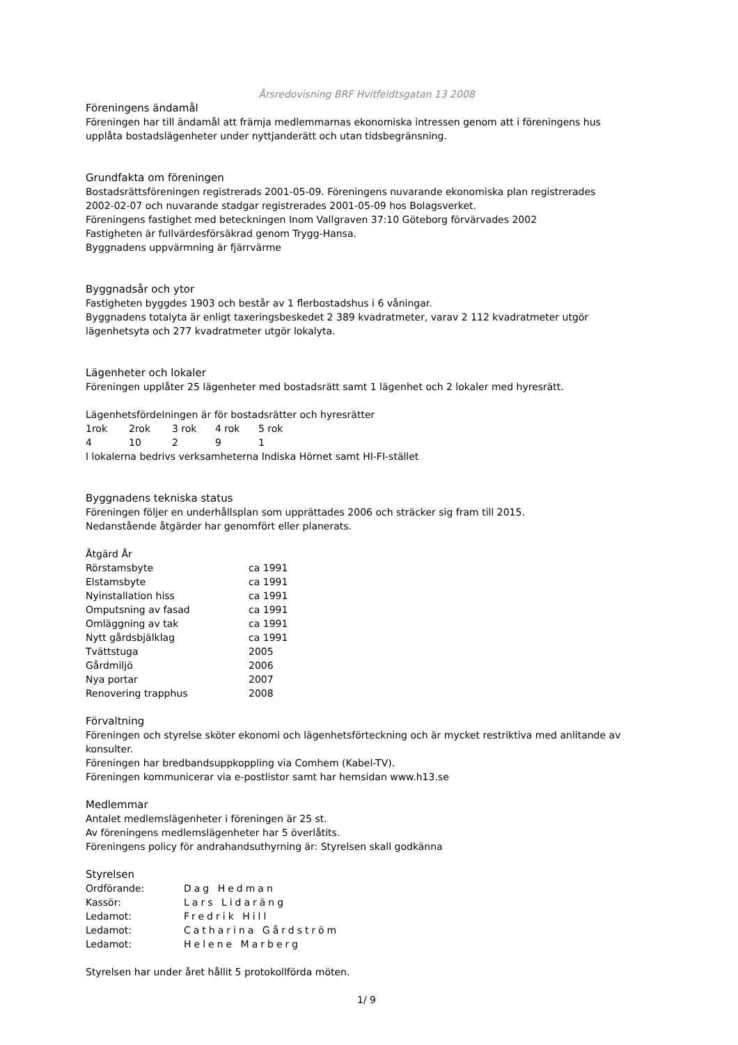Årsredovisning BRF Hvitfeldtsgatan 13 2008
Föreningens ändamål
Föreningen har till ändamål att främja medlemmarnas ekonomiska intressen genom att i föreningens hus upplåta bostadslägenheter under nyttjanderätt och utan tidsbegränsning.
Grundfakta om föreningen
Bostadsrättsföreningen registrerads 2001-05-09. Föreningens nuvarande ekonomiska plan registrerades 2002-02-07 och nuvarande stadgar registrerades 2001-05-09 hos Bolagsverket.
Föreningens fastighet med beteckningen Inom Vallgraven 37:10 Göteborg förvärvades 2002
Fastigheten är fullvärdesförsäkrad genom Trygg-Hansa.
Byggnadens uppvärmning är fjärrvärme
Byggnadsår och ytor
Fastigheten byggdes 1903 och består av 1 flerbostadshus i 6 våningar.
Byggnadens totalyta är enligt taxeringsbeskedet 2 389 kvadratmeter, varav 2 112 kvadratmeter utgör lägenhetsyta och 277 kvadratmeter utgör lokalyta.
Lägenheter och lokaler
Föreningen upplåter 25 lägenheter med bostadsrätt samt 1 lägenhet och 2 lokaler med hyresrätt.
Lägenhetsfördelningen är för bostadsrätter och hyresrätter
| 1rok | 2rok | 3 rok | 4 rok | 5 rok |
| --- | --- | --- | --- | --- |
| 4 | 10 | 2 | 9 | 1 |
I lokalerna bedrivs verksamheterna Indiska Hörnet samt HI-FI-stället
Byggnadens tekniska status
Föreningen följer en underhållsplan som upprättades 2006 och sträcker sig fram till 2015.
Nedanstående åtgärder har genomfört eller planerats.
Åtgärd År
| Rörstamsbyte | ca 1991 |
| Elstamsbyte | ca 1991 |
| Nyinstallation hiss | ca 1991 |
| Omputsning av fasad | ca 1991 |
| Omläggning av tak | ca 1991 |
| Nytt gårdsbjälklag | ca 1991 |
| Tvättstuga | 2005 |
| Gårdmiljö | 2006 |
| Nya portar | 2007 |
| Renovering trapphus | 2008 |
Förvaltning
Föreningen och styrelse sköter ekonomi och lägenhetsförteckning och är mycket restriktiva med anlitande av konsulter.
Föreningen har bredbandsuppkoppling via Comhem (Kabel-TV).
Föreningen kommunicerar via e-postlistor samt har hemsidan www.h13.se
Medlemmar
Antalet medlemslägenheter i föreningen är 25 st.
Av föreningens medlemslägenheter har 5 överlåtits.
Föreningens policy för andrahandsuthyrning är: Styrelsen skall godkänna
Styrelsen
| Ordförande: | Dag Hedman |
| Kassör: | Lars Lidaräng |
| Ledamot: | Fredrik Hill |
| Ledamot: | Catharina Gårdström |
| Ledamot: | Helene Marberg |
Styrelsen har under året hållit 5 protokollförda möten.
1/ 9